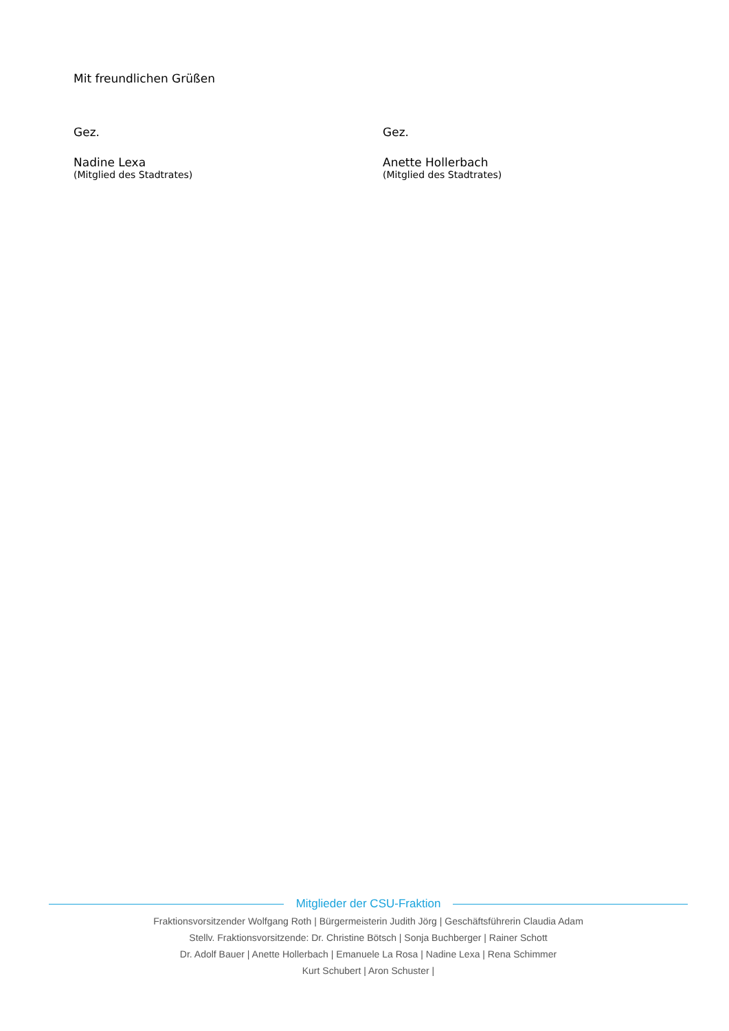Mit freundlichen Grüßen
Gez.
Nadine Lexa
(Mitglied des Stadtrates)
Gez.
Anette Hollerbach
(Mitglied des Stadtrates)
Mitglieder der CSU-Fraktion
Fraktionsvorsitzender Wolfgang Roth | Bürgermeisterin Judith Jörg | Geschäftsführerin Claudia Adam
Stellv. Fraktionsvorsitzende: Dr. Christine Bötsch | Sonja Buchberger | Rainer Schott
Dr. Adolf Bauer | Anette Hollerbach | Emanuele La Rosa | Nadine Lexa | Rena Schimmer
Kurt Schubert | Aron Schuster |